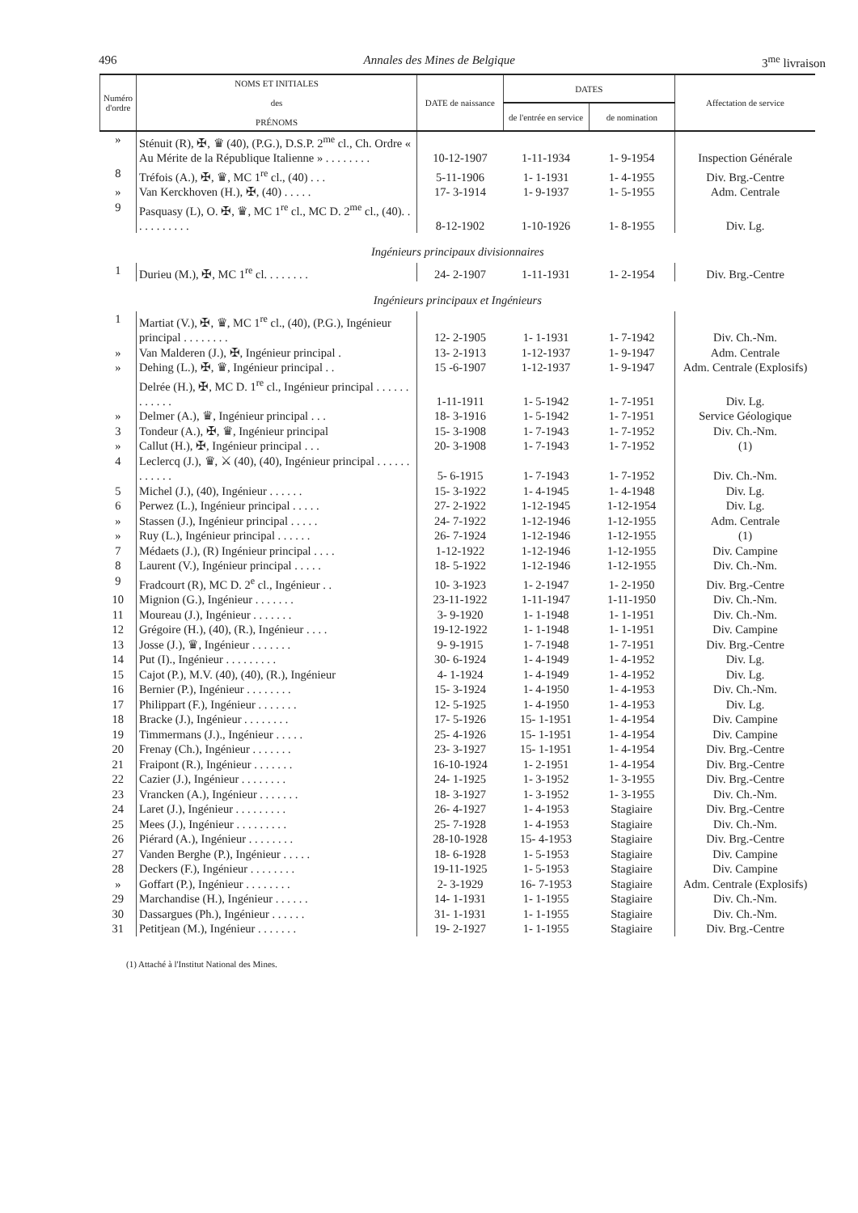496 Annales des Mines de Belgique 3<sup>me</sup> livraison
| Numéro d'ordre | NOMS ET INITIALES des PRÉNOMS | DATE de naissance | DATES | | Affectation de service |
| --- | --- | --- | --- | --- | --- |
| | | | de l'entrée en service | de nomination | |
| » | Sténuit (R), ✠, ♛ (40), (P.G.), D.S.P. 2<sup>me</sup> cl., Ch. Ordre « Au Mérite de la République Italienne » . . . . . . . . | 10-12-1907 | 1-11-1934 | 1- 9-1954 | Inspection Générale |
| 8 | Tréfois (A.), ✠, ♛, MC 1<sup>re</sup> cl., (40) . . . | 5-11-1906 | 1- 1-1931 | 1- 4-1955 | Div. Brg.-Centre |
| » | Van Kerckhoven (H.), ✠, (40) . . . . . | 17- 3-1914 | 1- 9-1937 | 1- 5-1955 | Adm. Centrale |
| 9 | Pasquasy (L), O. ✠, ♛, MC 1<sup>re</sup> cl., MC D. 2<sup>me</sup> cl., (40). . . . . . . . . . . | 8-12-1902 | 1-10-1926 | 1- 8-1955 | Div. Lg. |
| Ingénieurs principaux divisionnaires | | | | | |
| 1 | Durieu (M.), ✠, MC 1<sup>re</sup> cl. . . . . . . . | 24- 2-1907 | 1-11-1931 | 1- 2-1954 | Div. Brg.-Centre |
| Ingénieurs principaux et Ingénieurs | | | | | |
| 1 | Martiat (V.), ✠, ♛, MC 1<sup>re</sup> cl., (40), (P.G.), Ingénieur principal . . . . . . . . | 12- 2-1905 | 1- 1-1931 | 1- 7-1942 | Div. Ch.-Nm. |
| » | Van Malderen (J.), ✠, Ingénieur principal . | 13- 2-1913 | 1-12-1937 | 1- 9-1947 | Adm. Centrale |
| » | Dehing (L.), ✠, ♛, Ingénieur principal . . | 15 -6-1907 | 1-12-1937 | 1- 9-1947 | Adm. Centrale (Explosifs) |
| | Delrée (H.), ✠, MC D. 1<sup>re</sup> cl., Ingénieur principal . . . . . . . . . . . . | 1-11-1911 | 1- 5-1942 | 1- 7-1951 | Div. Lg. |
| » | Delmer (A.), ♛, Ingénieur principal . . . | 18- 3-1916 | 1- 5-1942 | 1- 7-1951 | Service Géologique |
| 3 | Tondeur (A.), ✠, ♛, Ingénieur principal | 15- 3-1908 | 1- 7-1943 | 1- 7-1952 | Div. Ch.-Nm. |
| » | Callut (H.), ✠, Ingénieur principal . . . | 20- 3-1908 | 1- 7-1943 | 1- 7-1952 | (1) |
| 4 | Leclercq (J.), ♛, ⚔ (40), (40), Ingénieur principal . . . . . . . . . . . . | 5- 6-1915 | 1- 7-1943 | 1- 7-1952 | Div. Ch.-Nm. |
| 5 | Michel (J.), (40), Ingénieur . . . . . . | 15- 3-1922 | 1- 4-1945 | 1- 4-1948 | Div. Lg. |
| 6 | Perwez (L.), Ingénieur principal . . . . . | 27- 2-1922 | 1-12-1945 | 1-12-1954 | Div. Lg. |
| » | Stassen (J.), Ingénieur principal . . . . . | 24- 7-1922 | 1-12-1946 | 1-12-1955 | Adm. Centrale |
| » | Ruy (L.), Ingénieur principal . . . . . . | 26- 7-1924 | 1-12-1946 | 1-12-1955 | (1) |
| 7 | Médaets (J.), (R) Ingénieur principal . . . . | 1-12-1922 | 1-12-1946 | 1-12-1955 | Div. Campine |
| 8 | Laurent (V.), Ingénieur principal . . . . . | 18- 5-1922 | 1-12-1946 | 1-12-1955 | Div. Ch.-Nm. |
| 9 | Fradcourt (R), MC D. 2<sup>e</sup> cl., Ingénieur . . | 10- 3-1923 | 1- 2-1947 | 1- 2-1950 | Div. Brg.-Centre |
| 10 | Mignion (G.), Ingénieur . . . . . . . | 23-11-1922 | 1-11-1947 | 1-11-1950 | Div. Ch.-Nm. |
| 11 | Moureau (J.), Ingénieur . . . . . . . | 3- 9-1920 | 1- 1-1948 | 1- 1-1951 | Div. Ch.-Nm. |
| 12 | Grégoire (H.), (40), (R.), Ingénieur . . . . | 19-12-1922 | 1- 1-1948 | 1- 1-1951 | Div. Campine |
| 13 | Josse (J.), ♛, Ingénieur . . . . . . . | 9- 9-1915 | 1- 7-1948 | 1- 7-1951 | Div. Brg.-Centre |
| 14 | Put (I)., Ingénieur . . . . . . . . . | 30- 6-1924 | 1- 4-1949 | 1- 4-1952 | Div. Lg. |
| 15 | Cajot (P.), M.V. (40), (40), (R.), Ingénieur | 4- 1-1924 | 1- 4-1949 | 1- 4-1952 | Div. Lg. |
| 16 | Bernier (P.), Ingénieur . . . . . . . . | 15- 3-1924 | 1- 4-1950 | 1- 4-1953 | Div. Ch.-Nm. |
| 17 | Philippart (F.), Ingénieur . . . . . . . | 12- 5-1925 | 1- 4-1950 | 1- 4-1953 | Div. Lg. |
| 18 | Bracke (J.), Ingénieur . . . . . . . . | 17- 5-1926 | 15- 1-1951 | 1- 4-1954 | Div. Campine |
| 19 | Timmermans (J.)., Ingénieur . . . . . | 25- 4-1926 | 15- 1-1951 | 1- 4-1954 | Div. Campine |
| 20 | Frenay (Ch.), Ingénieur . . . . . . . | 23- 3-1927 | 15- 1-1951 | 1- 4-1954 | Div. Brg.-Centre |
| 21 | Fraipont (R.), Ingénieur . . . . . . . | 16-10-1924 | 1- 2-1951 | 1- 4-1954 | Div. Brg.-Centre |
| 22 | Cazier (J.), Ingénieur . . . . . . . . | 24- 1-1925 | 1- 3-1952 | 1- 3-1955 | Div. Brg.-Centre |
| 23 | Vrancken (A.), Ingénieur . . . . . . . | 18- 3-1927 | 1- 3-1952 | 1- 3-1955 | Div. Ch.-Nm. |
| 24 | Laret (J.), Ingénieur . . . . . . . . . | 26- 4-1927 | 1- 4-1953 | Stagiaire | Div. Brg.-Centre |
| 25 | Mees (J.), Ingénieur . . . . . . . . . | 25- 7-1928 | 1- 4-1953 | Stagiaire | Div. Ch.-Nm. |
| 26 | Piérard (A.), Ingénieur . . . . . . . . | 28-10-1928 | 15- 4-1953 | Stagiaire | Div. Brg.-Centre |
| 27 | Vanden Berghe (P.), Ingénieur . . . . . | 18- 6-1928 | 1- 5-1953 | Stagiaire | Div. Campine |
| 28 | Deckers (F.), Ingénieur . . . . . . . . | 19-11-1925 | 1- 5-1953 | Stagiaire | Div. Campine |
| » | Goffart (P.), Ingénieur . . . . . . . . | 2- 3-1929 | 16- 7-1953 | Stagiaire | Adm. Centrale (Explosifs) |
| 29 | Marchandise (H.), Ingénieur . . . . . . | 14- 1-1931 | 1- 1-1955 | Stagiaire | Div. Ch.-Nm. |
| 30 | Dassargues (Ph.), Ingénieur . . . . . . | 31- 1-1931 | 1- 1-1955 | Stagiaire | Div. Ch.-Nm. |
| 31 | Petitjean (M.), Ingénieur . . . . . . . | 19- 2-1927 | 1- 1-1955 | Stagiaire | Div. Brg.-Centre |
(1) Attaché à l'Institut National des Mines.